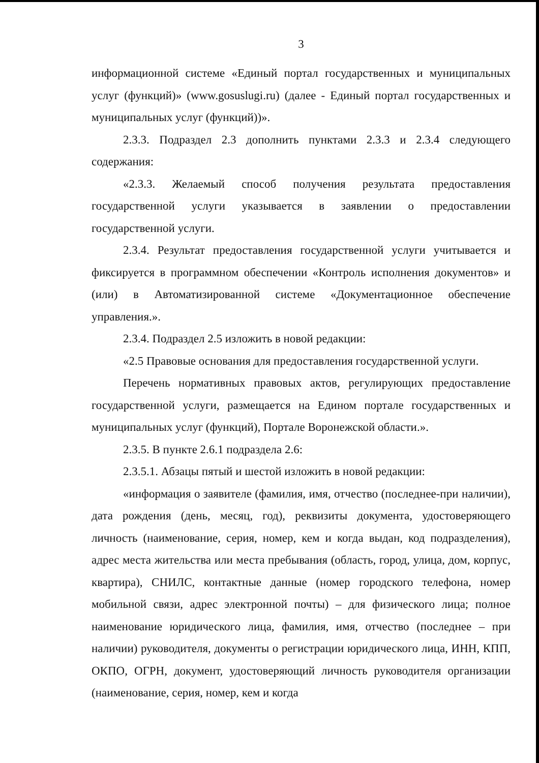3
информационной системе «Единый портал государственных и муниципальных услуг (функций)» (www.gosuslugi.ru) (далее - Единый портал государственных и муниципальных услуг (функций))».
2.3.3. Подраздел 2.3 дополнить пунктами 2.3.3 и 2.3.4 следующего содержания:
«2.3.3. Желаемый способ получения результата предоставления государственной услуги указывается в заявлении о предоставлении государственной услуги.
2.3.4. Результат предоставления государственной услуги учитывается и фиксируется в программном обеспечении «Контроль исполнения документов» и (или) в Автоматизированной системе «Документационное обеспечение управления.».
2.3.4. Подраздел 2.5 изложить в новой редакции:
«2.5 Правовые основания для предоставления государственной услуги.
Перечень нормативных правовых актов, регулирующих предоставление государственной услуги, размещается на Едином портале государственных и муниципальных услуг (функций), Портале Воронежской области.».
2.3.5. В пункте 2.6.1 подраздела 2.6:
2.3.5.1. Абзацы пятый и шестой изложить в новой редакции:
«информация о заявителе (фамилия, имя, отчество (последнее-при наличии), дата рождения (день, месяц, год), реквизиты документа, удостоверяющего личность (наименование, серия, номер, кем и когда выдан, код подразделения), адрес места жительства или места пребывания (область, город, улица, дом, корпус, квартира), СНИЛС, контактные данные (номер городского телефона, номер мобильной связи, адрес электронной почты) – для физического лица; полное наименование юридического лица, фамилия, имя, отчество (последнее – при наличии) руководителя, документы о регистрации юридического лица, ИНН, КПП, ОКПО, ОГРН, документ, удостоверяющий личность руководителя организации (наименование, серия, номер, кем и когда